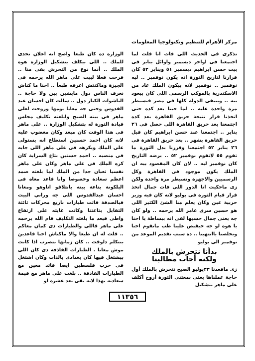مركز الأهرام للتنظيم وتكنولوجيا المعلومات
تذكرى فى الحديث اللى فات انا قلت لما اجتمعنا فى اواخر ديسمبر واوائل يناير فى بيت حسن ابراهيم ديسمبر ٥١ ويناير ٥٢ كان قرارنا لتاريخ الثورة انه يكون نوفمبر .. ليه نوفمبر .. نوفمبر لانه بيكون الملك عاد من الاسكندرية بالموكب الرسمى اللى كان بيعود بيه .. وبيبقى الدولة كلها فى مصر فنسيطر مرة واحدة عليه .. لما جينا بعد كده حتى اتخذنا قرار نتيجة حريق القاهرة بعد كده اجتمعنا بعد حريق القاهرة اللى حصل فى ٢٦ يناير .. اجتمعنا عند حسن ابراهيم كان قبل حريق القاهرة بشهر .. بعد حريق القاهرة فى ٢٦ يناير ٥٢ اجتمعنا وقررنا بدل الثورة ما تقوم ٥٥ لاتقوم نوفمبر ٥٢ .. برضه التاريخ كان نوفمبر ليه .. لان كان المقصود بيه ان الملك يكون موجود فى القاهرة وكل الرسميين والاجهزة ونسيطر مرة واحدة ولكن زى ماحكيت انا الدور اللى فات جمال اتخذ قرار قيام الثورة فى يوليو لانه كان فيه وزير حربية عين وكان يعلم منا الشئ الكثير اللى هو حسين سرى عامر الله يرحمه .. ولو كان جه يعنى جمال حسبها لقى انه ببساطة يا احنا يا هوه لو جه حيقبض علينا طب مانقوم احنا ونخلصنا ياانتهينا .. ده سبب تقديم الموعد من نوفمبر الى يوليو
بدأنا نتحرش بالملك
ولكنه أجاب مطالبنا
زى ماقعدنا ٢٣يوليو الصبح نتحرش بالملك أول حاجة عملناها بعتى بمعتنى الثورة أروح أكلف على ماهر بتشكيل
الوزارة ده كان طبعا واضح انه اعلان تحدى للملك .. اللى بيكلف بتشكيل الوزارة هوه الملك .. أنما نوع من التحرش بقى منا .. فرحت فعلا لبيت على ماهر الله يرحمه فى الجيزة وماكنتش اعرفه طبعاً .. احنا ما كناش نعرف الناس دول مايشين بين ولا حاجة .. الباشوات الكبار دول .. سالت كان احسان عبد القدوس وحتى جه معايا يومها وروحت لعلى ماهر فى بيته الصبح وابلغته تكليف مجلس قيادة الثورة له بتشكيل الوزارة .. على ماهر فى هذا الوقت كان مبعد وكان مغضوب عليه لانه كان احمد حسنين استطاع انه يستولى على الملك ويكرهه فى على ماهر اللى جابه فى منصبه .. احمد حسنين بتاع السراية كان كره الملك فى على ماهر وكان على ماهر نفسيا تعبان جدا من الملك لما بلغته صمد اعظم سعادة وخصوصا وانا قاعد معاه فى البلكونة بتاعة بيته بانتلاقو اتاوهو ومعانا احسان عبدالقدوس اللى جه وراني البيت فبالصدفة فاتت طيارات باربع محركات ثائثة التقابل بتاعتنا وكانت غايته على ارتفاع واطى فبعد ما بلغته التكليف قام الله يرحمه على ماهر قاللى والطيارات دى كمان معاكم .. قلت له ان طبعا والا ماكناش احنا قاعدين بنتكلم دلوقت .. كان زمانها بتضرب اذا كانت موش معانا . الطيارات القاذفة دى كان اللى بيشتغل فيها كان بغدادى بالذات وكان اشتغل فى حرب فلسطين ايضا قائد معين مع الطيارات القاذفة .. بلغت على ماهر مع قيمة سعادته بهذا لانه بقى بعد عشرة او
١١٣٥٦